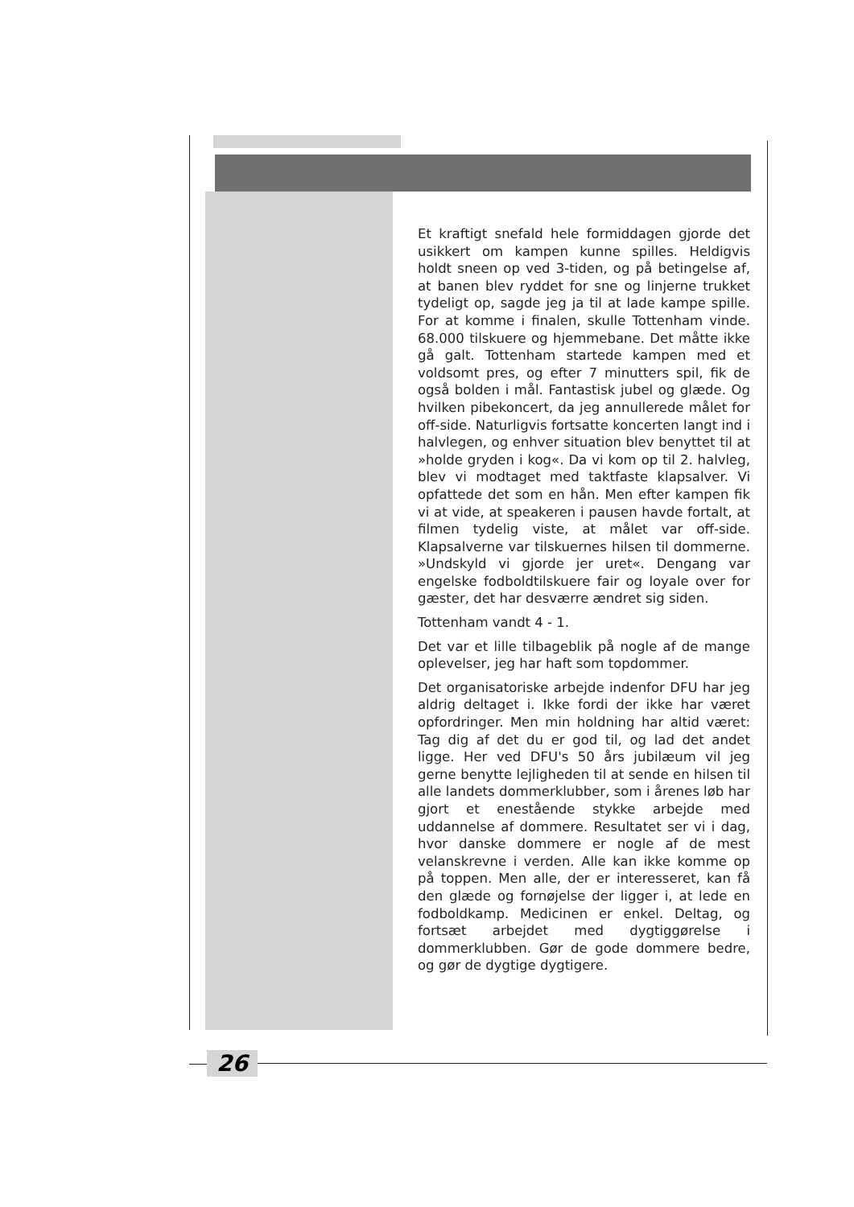Et kraftigt snefald hele formiddagen gjorde det usikkert om kampen kunne spilles. Heldigvis holdt sneen op ved 3-tiden, og på betingelse af, at banen blev ryddet for sne og linjerne trukket tydeligt op, sagde jeg ja til at lade kampe spille. For at komme i finalen, skulle Tottenham vinde. 68.000 tilskuere og hjemmebane. Det måtte ikke gå galt. Tottenham startede kampen med et voldsomt pres, og efter 7 minutters spil, fik de også bolden i mål. Fantastisk jubel og glæde. Og hvilken pibekoncert, da jeg annullerede målet for off-side. Naturligvis fortsatte koncerten langt ind i halvlegen, og enhver situation blev benyttet til at »holde gryden i kog«. Da vi kom op til 2. halvleg, blev vi modtaget med taktfaste klapsalver. Vi opfattede det som en hån. Men efter kampen fik vi at vide, at speakeren i pausen havde fortalt, at filmen tydelig viste, at målet var off-side. Klapsalverne var tilskuernes hilsen til dommerne. »Undskyld vi gjorde jer uret«. Dengang var engelske fodboldtilskuere fair og loyale over for gæster, det har desværre ændret sig siden.
Tottenham vandt 4 - 1.
Det var et lille tilbageblik på nogle af de mange oplevelser, jeg har haft som topdommer.
Det organisatoriske arbejde indenfor DFU har jeg aldrig deltaget i. Ikke fordi der ikke har været opfordringer. Men min holdning har altid været: Tag dig af det du er god til, og lad det andet ligge. Her ved DFU's 50 års jubilæum vil jeg gerne benytte lejligheden til at sende en hilsen til alle landets dommerklubber, som i årenes løb har gjort et enestående stykke arbejde med uddannelse af dommere. Resultatet ser vi i dag, hvor danske dommere er nogle af de mest velanskrevne i verden. Alle kan ikke komme op på toppen. Men alle, der er interesseret, kan få den glæde og fornøjelse der ligger i, at lede en fodboldkamp. Medicinen er enkel. Deltag, og fortsæt arbejdet med dygtiggørelse i dommerklubben. Gør de gode dommere bedre, og gør de dygtige dygtigere.
26